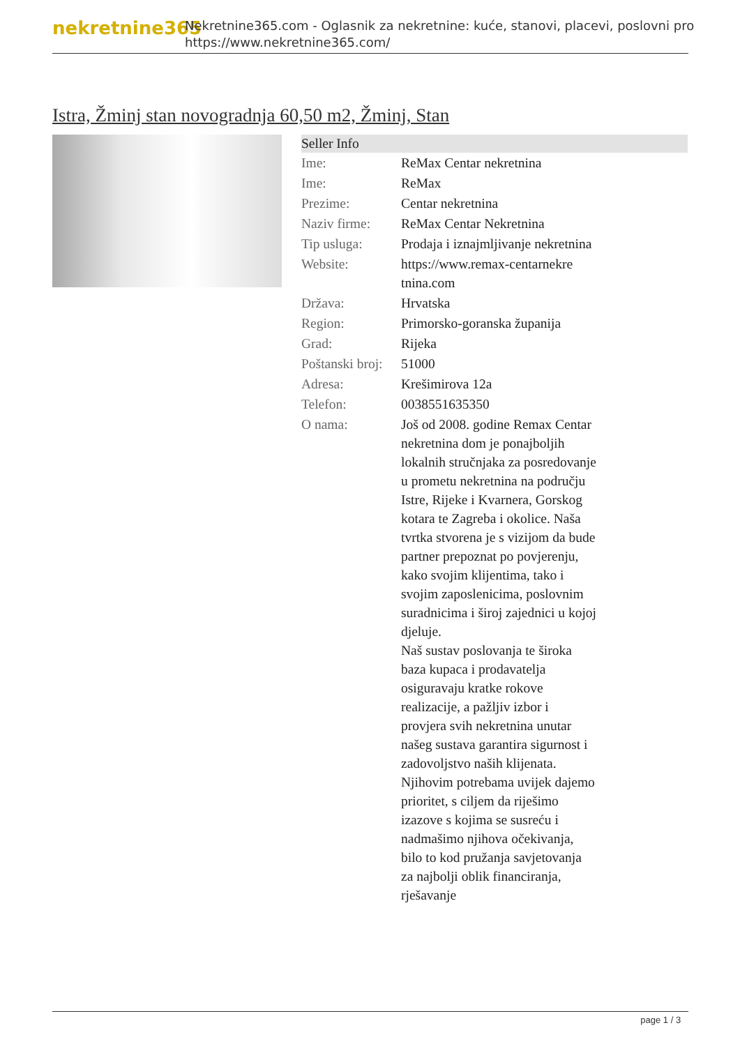nekretnine365
Nekretnine365.com - Oglasnik za nekretnine: kuće, stanovi, placevi, poslovni pro
https://www.nekretnine365.com/
Istra, Žminj stan novogradnja 60,50 m2, Žminj, Stan
| Seller Info | |
| --- | --- |
| Ime: | ReMax Centar nekretnina |
| Ime: | ReMax |
| Prezime: | Centar nekretnina |
| Naziv firme: | ReMax Centar Nekretnina |
| Tip usluga: | Prodaja i iznajmljivanje nekretnina |
| Website: | https://www.remax-centarnekre tnina.com |
| Država: | Hrvatska |
| Region: | Primorsko-goranska županija |
| Grad: | Rijeka |
| Poštanski broj: | 51000 |
| Adresa: | Krešimirova 12a |
| Telefon: | 0038551635350 |
| O nama: | Još od 2008. godine Remax Centar nekretnina dom je ponajboljih lokalnih stručnjaka za posredovanje u prometu nekretnina na području Istre, Rijeke i Kvarnera, Gorskog kotara te Zagreba i okolice. Naša tvrtka stvorena je s vizijom da bude partner prepoznat po povjerenju, kako svojim klijentima, tako i svojim zaposlenicima, poslovnim suradnicima i široj zajednici u kojoj djeluje. Naš sustav poslovanja te široka baza kupaca i prodavatelja osiguravaju kratke rokove realizacije, a pažljiv izbor i provjera svih nekretnina unutar našeg sustava garantira sigurnost i zadovoljstvo naših klijenata. Njihovim potrebama uvijek dajemo prioritet, s ciljem da riješimo izazove s kojima se susreću i nadmašimo njihova očekivanja, bilo to kod pružanja savjetovanja za najbolji oblik financiranja, rješavanje |
page 1 / 3